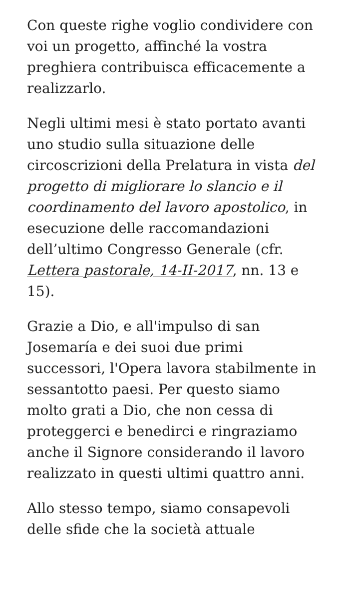Con queste righe voglio condividere con voi un progetto, affinché la vostra preghiera contribuisca efficacemente a realizzarlo.
Negli ultimi mesi è stato portato avanti uno studio sulla situazione delle circoscrizioni della Prelatura in vista del progetto di migliorare lo slancio e il coordinamento del lavoro apostolico, in esecuzione delle raccomandazioni dell’ultimo Congresso Generale (cfr. Lettera pastorale, 14-II-2017, nn. 13 e 15).
Grazie a Dio, e all'impulso di san Josemaría e dei suoi due primi successori, l'Opera lavora stabilmente in sessantotto paesi. Per questo siamo molto grati a Dio, che non cessa di proteggerci e benedirci e ringraziamo anche il Signore considerando il lavoro realizzato in questi ultimi quattro anni.
Allo stesso tempo, siamo consapevoli delle sfide che la società attuale